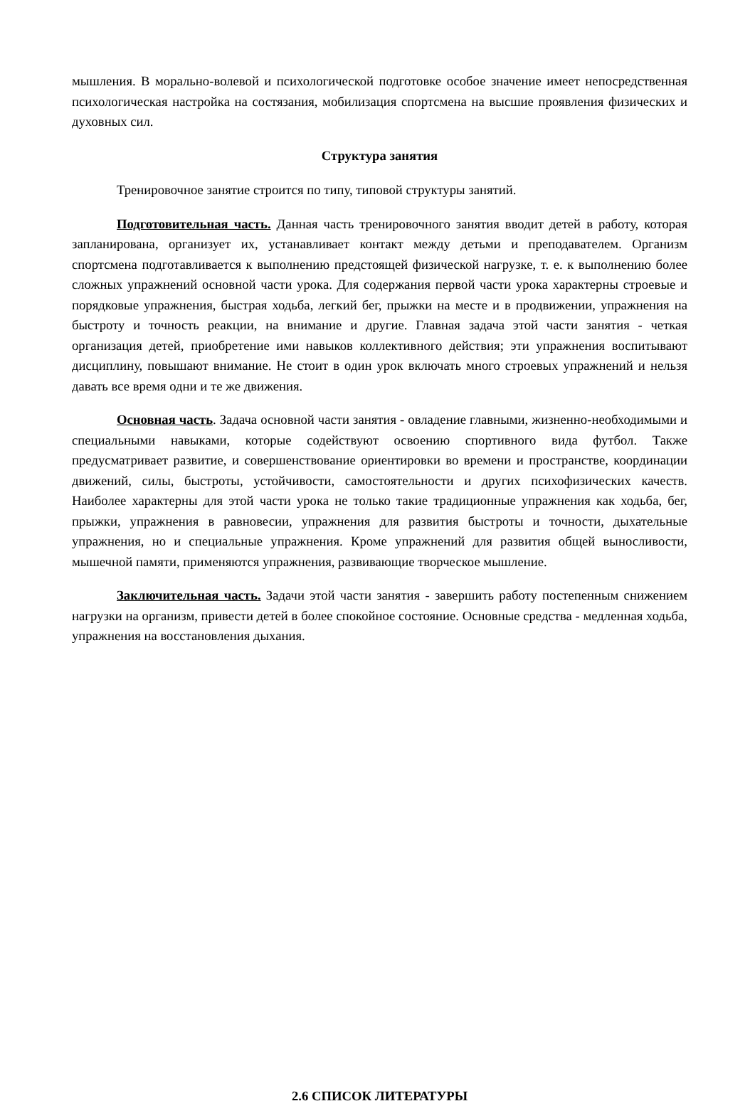мышления. В морально-волевой и психологической подготовке особое значение имеет непосредственная психологическая настройка на состязания, мобилизация спортсмена на высшие проявления физических и духовных сил.
Структура занятия
Тренировочное занятие строится по типу, типовой структуры занятий.
Подготовительная часть. Данная часть тренировочного занятия вводит детей в работу, которая запланирована, организует их, устанавливает контакт между детьми и преподавателем. Организм спортсмена подготавливается к выполнению предстоящей физической нагрузке, т. е. к выполнению более сложных упражнений основной части урока. Для содержания первой части урока характерны строевые и порядковые упражнения, быстрая ходьба, легкий бег, прыжки на месте и в продвижении, упражнения на быстроту и точность реакции, на внимание и другие. Главная задача этой части занятия - четкая организация детей, приобретение ими навыков коллективного действия; эти упражнения воспитывают дисциплину, повышают внимание. Не стоит в один урок включать много строевых упражнений и нельзя давать все время одни и те же движения.
Основная часть. Задача основной части занятия - овладение главными, жизненно-необходимыми и специальными навыками, которые содействуют освоению спортивного вида футбол. Также предусматривает развитие, и совершенствование ориентировки во времени и пространстве, координации движений, силы, быстроты, устойчивости, самостоятельности и других психофизических качеств. Наиболее характерны для этой части урока не только такие традиционные упражнения как ходьба, бег, прыжки, упражнения в равновесии, упражнения для развития быстроты и точности, дыхательные упражнения, но и специальные упражнения. Кроме упражнений для развития общей выносливости, мышечной памяти, применяются упражнения, развивающие творческое мышление.
Заключительная часть. Задачи этой части занятия - завершить работу постепенным снижением нагрузки на организм, привести детей в более спокойное состояние. Основные средства - медленная ходьба, упражнения на восстановления дыхания.
2.6 СПИСОК ЛИТЕРАТУРЫ